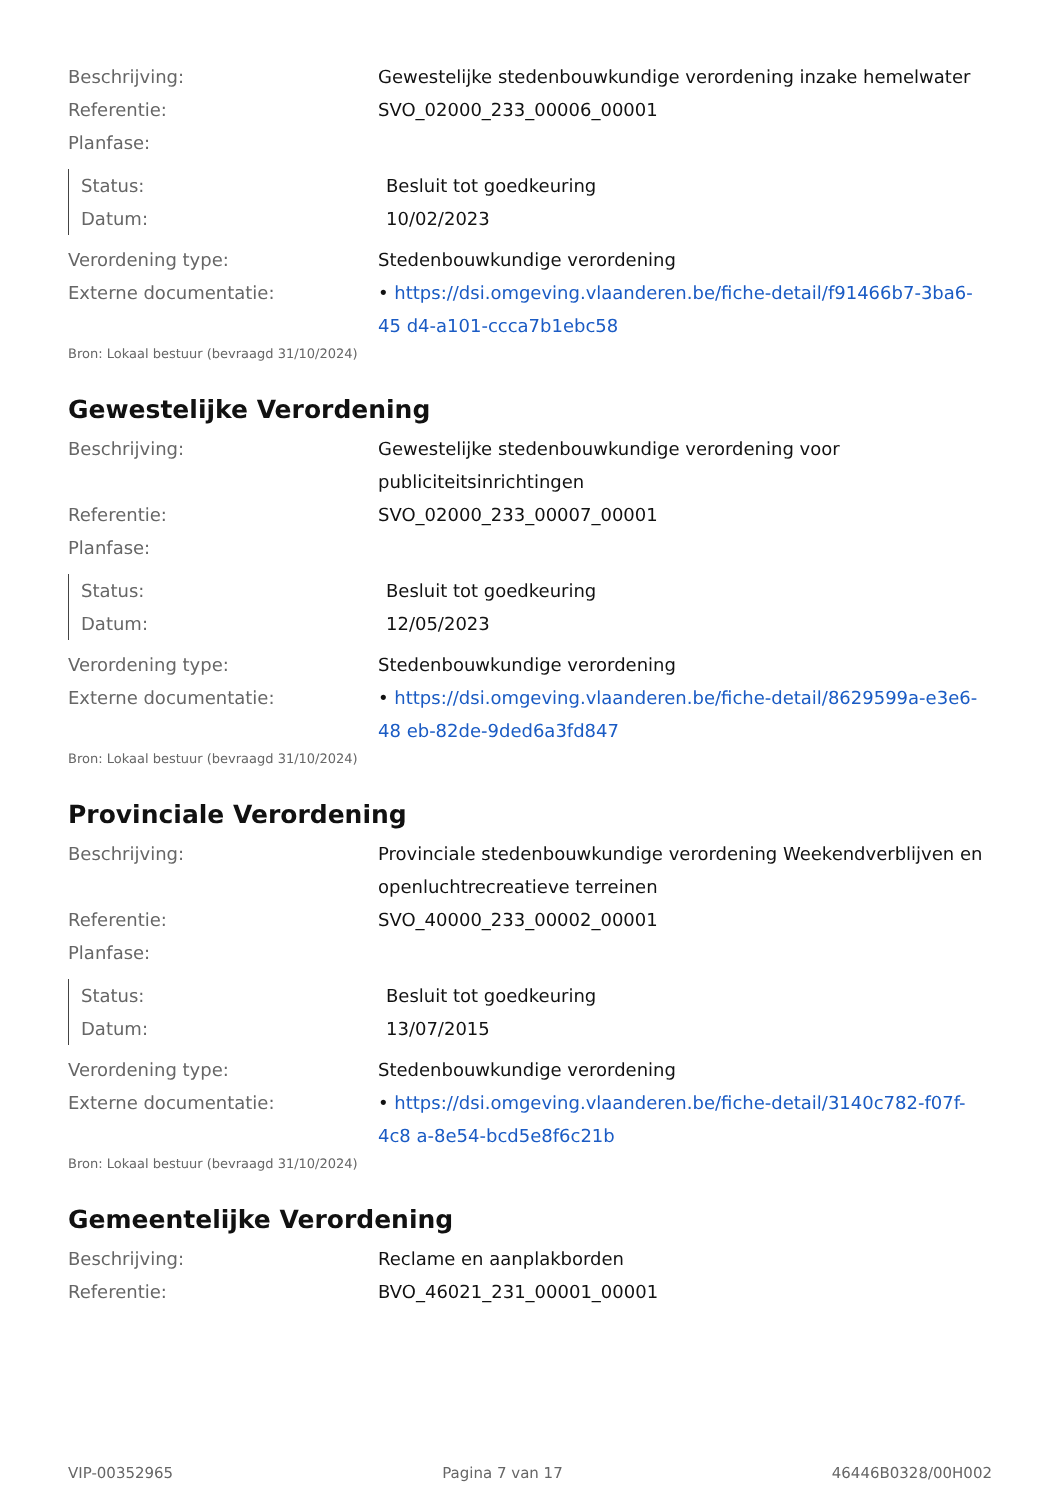| Beschrijving: | Gewestelijke stedenbouwkundige verordening inzake hemelwater |
| Referentie: | SVO_02000_233_00006_00001 |
| Planfase: | |
| Status: | Besluit tot goedkeuring |
| Datum: | 10/02/2023 |
| Verordening type: | Stedenbouwkundige verordening |
| Externe documentatie: | • https://dsi.omgeving.vlaanderen.be/fiche-detail/f91466b7-3ba6-45 d4-a101-ccca7b1ebc58 |
Bron: Lokaal bestuur (bevraagd 31/10/2024)
Gewestelijke Verordening
| Beschrijving: | Gewestelijke stedenbouwkundige verordening voor publiciteitsinrichtingen |
| Referentie: | SVO_02000_233_00007_00001 |
| Planfase: | |
| Status: | Besluit tot goedkeuring |
| Datum: | 12/05/2023 |
| Verordening type: | Stedenbouwkundige verordening |
| Externe documentatie: | • https://dsi.omgeving.vlaanderen.be/fiche-detail/8629599a-e3e6-48 eb-82de-9ded6a3fd847 |
Bron: Lokaal bestuur (bevraagd 31/10/2024)
Provinciale Verordening
| Beschrijving: | Provinciale stedenbouwkundige verordening Weekendverblijven en openluchtrecreatieve terreinen |
| Referentie: | SVO_40000_233_00002_00001 |
| Planfase: | |
| Status: | Besluit tot goedkeuring |
| Datum: | 13/07/2015 |
| Verordening type: | Stedenbouwkundige verordening |
| Externe documentatie: | • https://dsi.omgeving.vlaanderen.be/fiche-detail/3140c782-f07f-4c8 a-8e54-bcd5e8f6c21b |
Bron: Lokaal bestuur (bevraagd 31/10/2024)
Gemeentelijke Verordening
| Beschrijving: | Reclame en aanplakborden |
| Referentie: | BVO_46021_231_00001_00001 |
VIP-00352965 Pagina 7 van 17 46446B0328/00H002